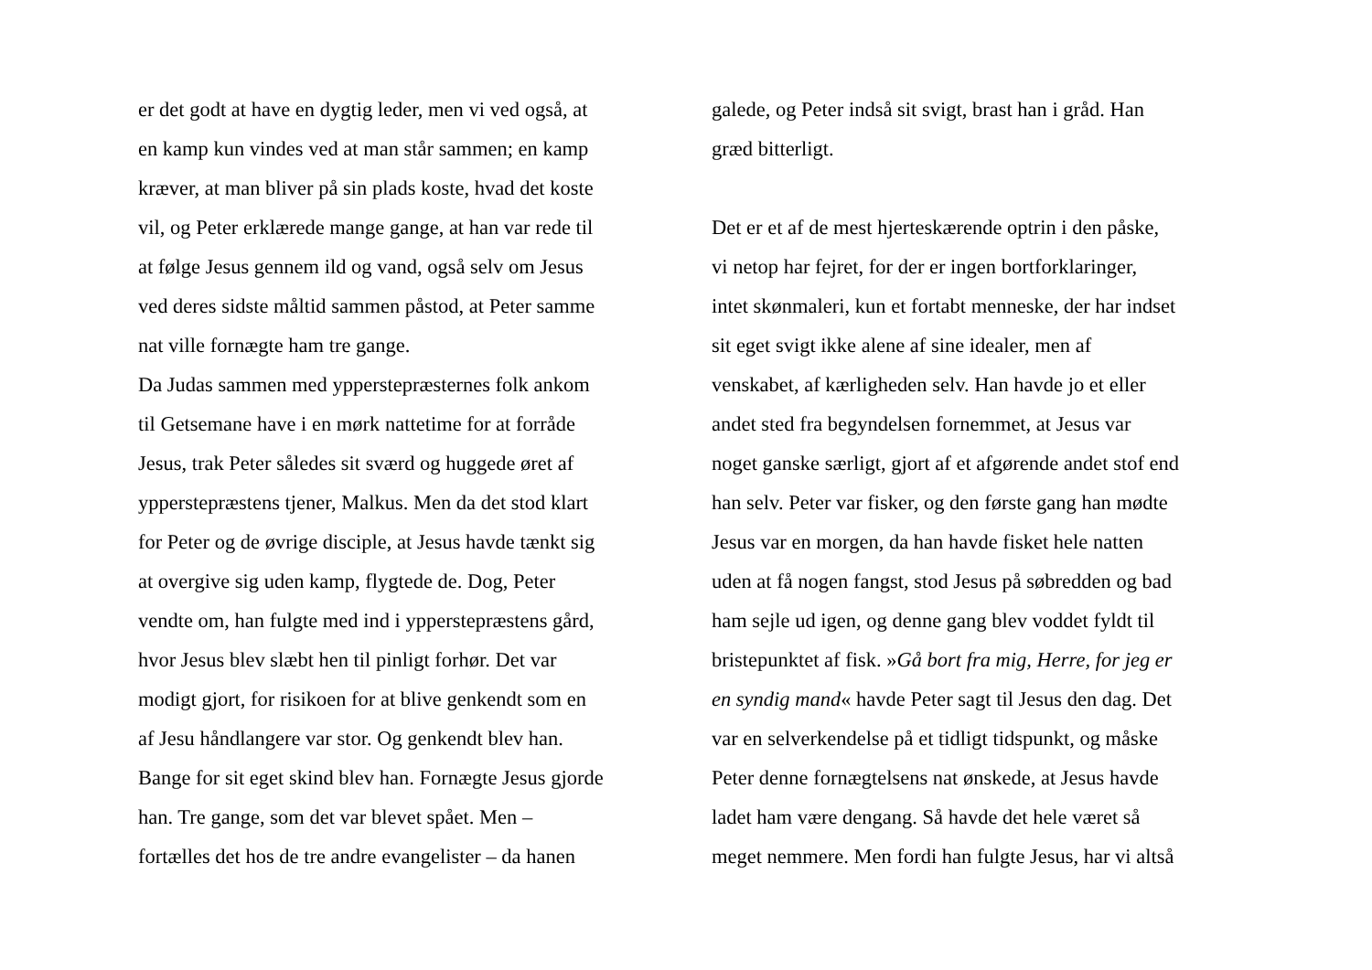er det godt at have en dygtig leder, men vi ved også, at
en kamp kun vindes ved at man står sammen; en kamp
kræver, at man bliver på sin plads koste, hvad det koste
vil, og Peter erklærede mange gange, at han var rede til
at følge Jesus gennem ild og vand, også selv om Jesus
ved deres sidste måltid sammen påstod, at Peter samme
nat ville fornægte ham tre gange.
Da Judas sammen med ypperstepræsternes folk ankom
til Getsemane have i en mørk nattetime for at forråde
Jesus, trak Peter således sit sværd og huggede øret af
ypperstepræstens tjener, Malkus. Men da det stod klart
for Peter og de øvrige disciple, at Jesus havde tænkt sig
at overgive sig uden kamp, flygtede de. Dog, Peter
vendte om, han fulgte med ind i ypperstepræstens gård,
hvor Jesus blev slæbt hen til pinligt forhør. Det var
modigt gjort, for risikoen for at blive genkendt som en
af Jesu håndlangere var stor. Og genkendt blev han.
Bange for sit eget skind blev han. Fornægte Jesus gjorde
han. Tre gange, som det var blevet spået. Men –
fortælles det hos de tre andre evangelister – da hanen
galede, og Peter indså sit svigt, brast han i gråd. Han
græd bitterligt.
Det er et af de mest hjerteskærende optrin i den påske,
vi netop har fejret, for der er ingen bortforklaringer,
intet skønmaleri, kun et fortabt menneske, der har indset
sit eget svigt ikke alene af sine idealer, men af
venskabet, af kærligheden selv. Han havde jo et eller
andet sted fra begyndelsen fornemmet, at Jesus var
noget ganske særligt, gjort af et afgørende andet stof end
han selv. Peter var fisker, og den første gang han mødte
Jesus var en morgen, da han havde fisket hele natten
uden at få nogen fangst, stod Jesus på søbredden og bad
ham sejle ud igen, og denne gang blev voddet fyldt til
bristepunktet af fisk. »Gå bort fra mig, Herre, for jeg er
en syndig mand« havde Peter sagt til Jesus den dag. Det
var en selverkendelse på et tidligt tidspunkt, og måske
Peter denne fornægtelsens nat ønskede, at Jesus havde
ladet ham være dengang. Så havde det hele været så
meget nemmere. Men fordi han fulgte Jesus, har vi altså